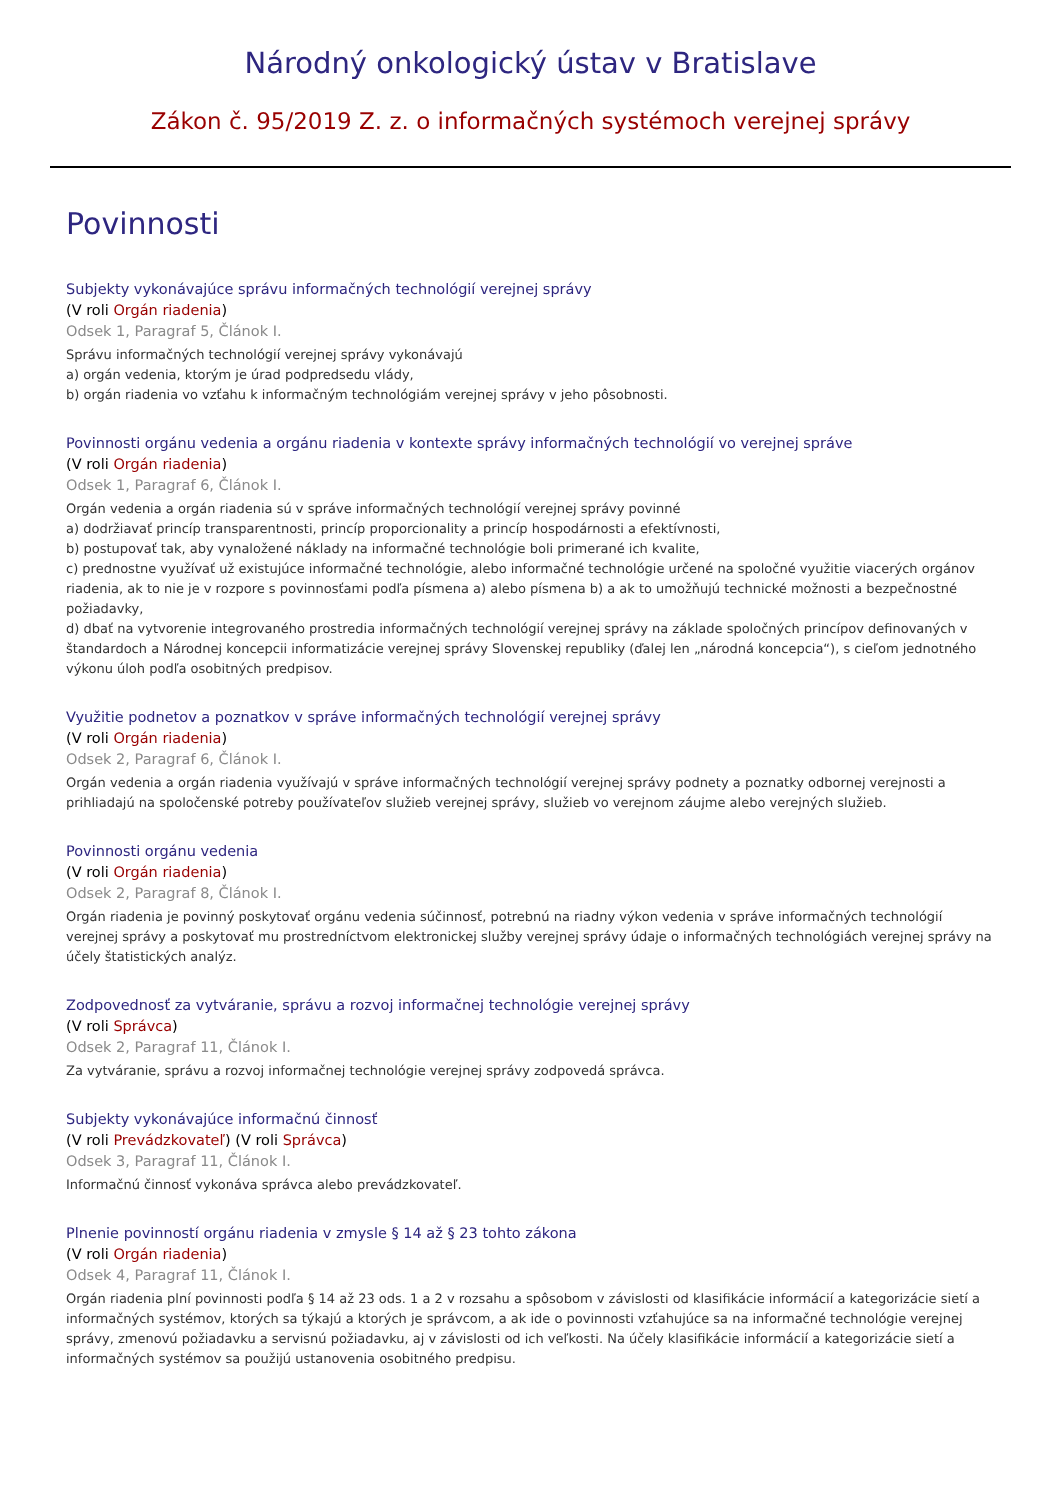Národný onkologický ústav v Bratislave
Zákon č. 95/2019 Z. z. o informačných systémoch verejnej správy
Povinnosti
Subjekty vykonávajúce správu informačných technológií verejnej správy
(V roli Orgán riadenia)
Odsek 1, Paragraf 5, Článok I.
Správu informačných technológií verejnej správy vykonávajú
a) orgán vedenia, ktorým je úrad podpredsedu vlády,
b) orgán riadenia vo vzťahu k informačným technológiám verejnej správy v jeho pôsobnosti.
Povinnosti orgánu vedenia a orgánu riadenia v kontexte správy informačných technológií vo verejnej správe
(V roli Orgán riadenia)
Odsek 1, Paragraf 6, Článok I.
Orgán vedenia a orgán riadenia sú v správe informačných technológií verejnej správy povinné
a) dodržiavať princíp transparentnosti, princíp proporcionality a princíp hospodárnosti a efektívnosti,
b) postupovať tak, aby vynaložené náklady na informačné technológie boli primerané ich kvalite,
c) prednostne využívať už existujúce informačné technológie, alebo informačné technológie určené na spoločné využitie viacerých orgánov riadenia, ak to nie je v rozpore s povinnosťami podľa písmena a) alebo písmena b) a ak to umožňujú technické možnosti a bezpečnostné požiadavky,
d) dbať na vytvorenie integrovaného prostredia informačných technológií verejnej správy na základe spoločných princípov definovaných v štandardoch a Národnej koncepcii informatizácie verejnej správy Slovenskej republiky (ďalej len „národná koncepcia“), s cieľom jednotného výkonu úloh podľa osobitných predpisov.
Využitie podnetov a poznatkov v správe informačných technológií verejnej správy
(V roli Orgán riadenia)
Odsek 2, Paragraf 6, Článok I.
Orgán vedenia a orgán riadenia využívajú v správe informačných technológií verejnej správy podnety a poznatky odbornej verejnosti a prihliadajú na spoločenské potreby používateľov služieb verejnej správy, služieb vo verejnom záujme alebo verejných služieb.
Povinnosti orgánu vedenia
(V roli Orgán riadenia)
Odsek 2, Paragraf 8, Článok I.
Orgán riadenia je povinný poskytovať orgánu vedenia súčinnosť, potrebnú na riadny výkon vedenia v správe informačných technológií verejnej správy a poskytovať mu prostredníctvom elektronickej služby verejnej správy údaje o informačných technológiách verejnej správy na účely štatistických analýz.
Zodpovednosť za vytváranie, správu a rozvoj informačnej technológie verejnej správy
(V roli Správca)
Odsek 2, Paragraf 11, Článok I.
Za vytváranie, správu a rozvoj informačnej technológie verejnej správy zodpovedá správca.
Subjekty vykonávajúce informačnú činnosť
(V roli Prevádzkovateľ) (V roli Správca)
Odsek 3, Paragraf 11, Článok I.
Informačnú činnosť vykonáva správca alebo prevádzkovateľ.
Plnenie povinností orgánu riadenia v zmysle § 14 až § 23 tohto zákona
(V roli Orgán riadenia)
Odsek 4, Paragraf 11, Článok I.
Orgán riadenia plní povinnosti podľa § 14 až 23 ods. 1 a 2 v rozsahu a spôsobom v závislosti od klasifikácie informácií a kategorizácie sietí a informačných systémov, ktorých sa týkajú a ktorých je správcom, a ak ide o povinnosti vzťahujúce sa na informačné technológie verejnej správy, zmenovú požiadavku a servisnú požiadavku, aj v závislosti od ich veľkosti. Na účely klasifikácie informácií a kategorizácie sietí a informačných systémov sa použijú ustanovenia osobitného predpisu.